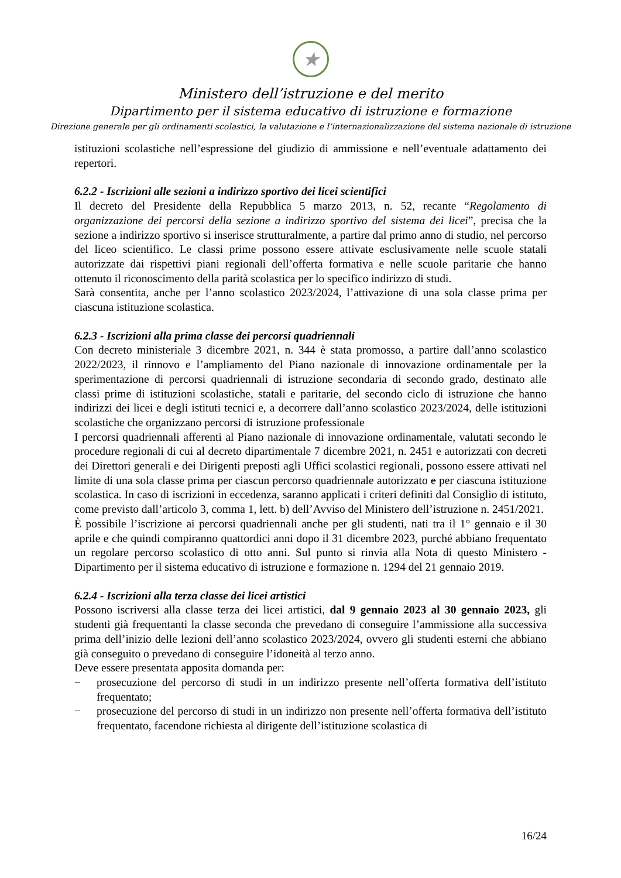★
Ministero dell’istruzione e del merito
Dipartimento per il sistema educativo di istruzione e formazione
Direzione generale per gli ordinamenti scolastici, la valutazione e l’internazionalizzazione del sistema nazionale di istruzione
istituzioni scolastiche nell’espressione del giudizio di ammissione e nell’eventuale adattamento dei repertori.
6.2.2 - Iscrizioni alle sezioni a indirizzo sportivo dei licei scientifici
Il decreto del Presidente della Repubblica 5 marzo 2013, n. 52, recante “Regolamento di organizzazione dei percorsi della sezione a indirizzo sportivo del sistema dei licei”, precisa che la sezione a indirizzo sportivo si inserisce strutturalmente, a partire dal primo anno di studio, nel percorso del liceo scientifico. Le classi prime possono essere attivate esclusivamente nelle scuole statali autorizzate dai rispettivi piani regionali dell’offerta formativa e nelle scuole paritarie che hanno ottenuto il riconoscimento della parità scolastica per lo specifico indirizzo di studi.
Sarà consentita, anche per l’anno scolastico 2023/2024, l’attivazione di una sola classe prima per ciascuna istituzione scolastica.
6.2.3 - Iscrizioni alla prima classe dei percorsi quadriennali
Con decreto ministeriale 3 dicembre 2021, n. 344 è stata promosso, a partire dall’anno scolastico 2022/2023, il rinnovo e l’ampliamento del Piano nazionale di innovazione ordinamentale per la sperimentazione di percorsi quadriennali di istruzione secondaria di secondo grado, destinato alle classi prime di istituzioni scolastiche, statali e paritarie, del secondo ciclo di istruzione che hanno indirizzi dei licei e degli istituti tecnici e, a decorrere dall’anno scolastico 2023/2024, delle istituzioni scolastiche che organizzano percorsi di istruzione professionale
I percorsi quadriennali afferenti al Piano nazionale di innovazione ordinamentale, valutati secondo le procedure regionali di cui al decreto dipartimentale 7 dicembre 2021, n. 2451 e autorizzati con decreti dei Direttori generali e dei Dirigenti preposti agli Uffici scolastici regionali, possono essere attivati nel limite di una sola classe prima per ciascun percorso quadriennale autorizzato e per ciascuna istituzione scolastica. In caso di iscrizioni in eccedenza, saranno applicati i criteri definiti dal Consiglio di istituto, come previsto dall’articolo 3, comma 1, lett. b) dell’Avviso del Ministero dell’istruzione n. 2451/2021.
È possibile l’iscrizione ai percorsi quadriennali anche per gli studenti, nati tra il 1° gennaio e il 30 aprile e che quindi compiranno quattordici anni dopo il 31 dicembre 2023, purché abbiano frequentato un regolare percorso scolastico di otto anni. Sul punto si rinvia alla Nota di questo Ministero - Dipartimento per il sistema educativo di istruzione e formazione n. 1294 del 21 gennaio 2019.
6.2.4 - Iscrizioni alla terza classe dei licei artistici
Possono iscriversi alla classe terza dei licei artistici, dal 9 gennaio 2023 al 30 gennaio 2023, gli studenti già frequentanti la classe seconda che prevedano di conseguire l’ammissione alla successiva prima dell’inizio delle lezioni dell’anno scolastico 2023/2024, ovvero gli studenti esterni che abbiano già conseguito o prevedano di conseguire l’idoneità al terzo anno.
Deve essere presentata apposita domanda per:
− prosecuzione del percorso di studi in un indirizzo presente nell’offerta formativa dell’istituto frequentato;
− prosecuzione del percorso di studi in un indirizzo non presente nell’offerta formativa dell’istituto frequentato, facendone richiesta al dirigente dell’istituzione scolastica di
16/24